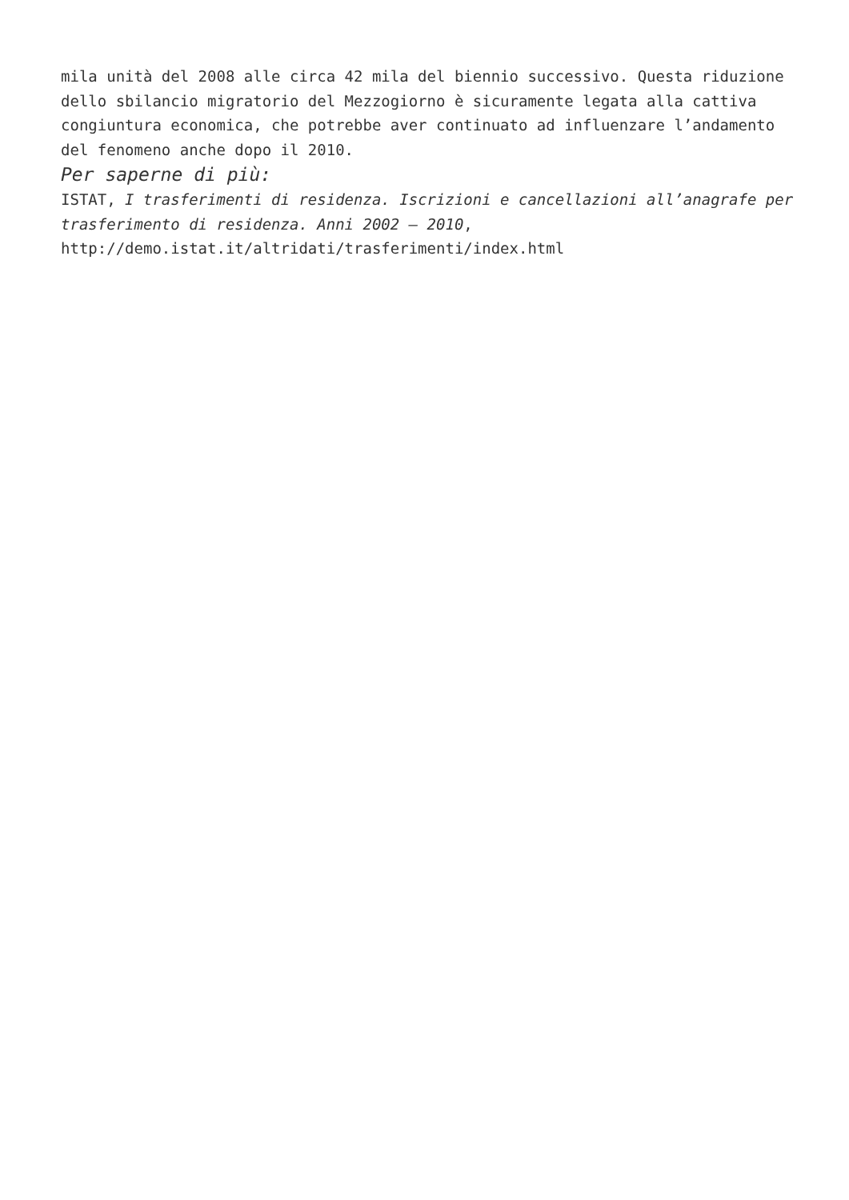mila unità del 2008 alle circa 42 mila del biennio successivo. Questa riduzione dello sbilancio migratorio del Mezzogiorno è sicuramente legata alla cattiva congiuntura economica, che potrebbe aver continuato ad influenzare l’andamento del fenomeno anche dopo il 2010.
Per saperne di più:
ISTAT, I trasferimenti di residenza. Iscrizioni e cancellazioni all’anagrafe per trasferimento di residenza. Anni 2002 – 2010, http://demo.istat.it/altridati/trasferimenti/index.html